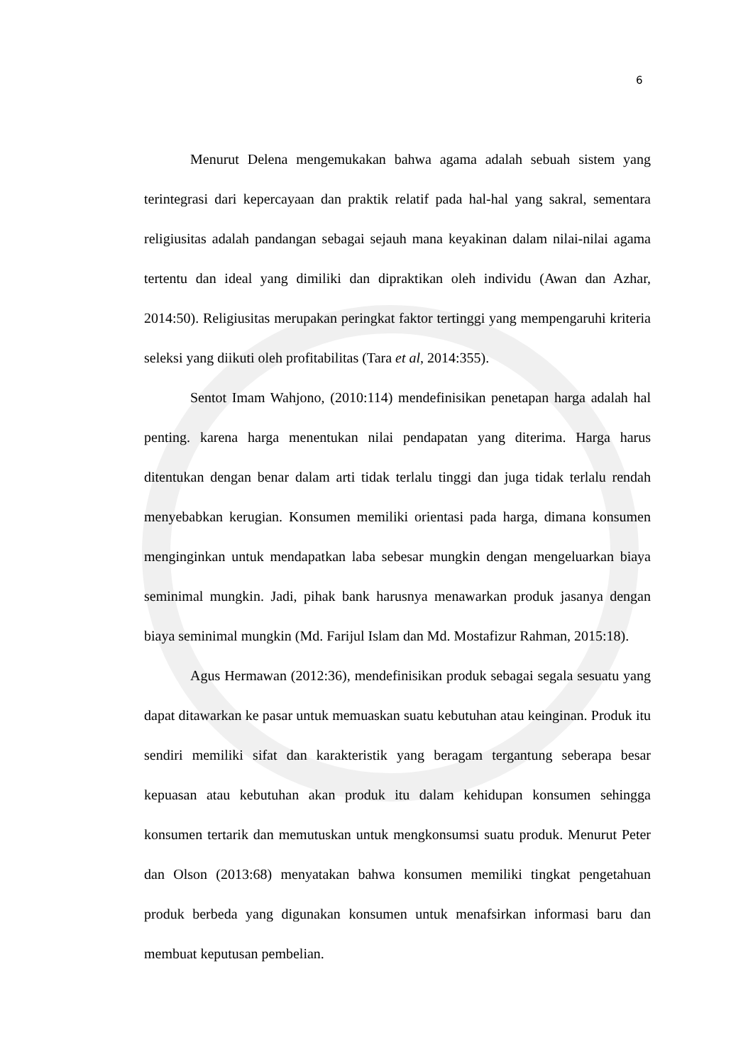6
Menurut Delena mengemukakan bahwa agama adalah sebuah sistem yang terintegrasi dari kepercayaan dan praktik relatif pada hal-hal yang sakral, sementara religiusitas adalah pandangan sebagai sejauh mana keyakinan dalam nilai-nilai agama tertentu dan ideal yang dimiliki dan dipraktikan oleh individu (Awan dan Azhar, 2014:50). Religiusitas merupakan peringkat faktor tertinggi yang mempengaruhi kriteria seleksi yang diikuti oleh profitabilitas (Tara et al, 2014:355).
Sentot Imam Wahjono, (2010:114) mendefinisikan penetapan harga adalah hal penting. karena harga menentukan nilai pendapatan yang diterima. Harga harus ditentukan dengan benar dalam arti tidak terlalu tinggi dan juga tidak terlalu rendah menyebabkan kerugian. Konsumen memiliki orientasi pada harga, dimana konsumen menginginkan untuk mendapatkan laba sebesar mungkin dengan mengeluarkan biaya seminimal mungkin. Jadi, pihak bank harusnya menawarkan produk jasanya dengan biaya seminimal mungkin (Md. Farijul Islam dan Md. Mostafizur Rahman, 2015:18).
Agus Hermawan (2012:36), mendefinisikan produk sebagai segala sesuatu yang dapat ditawarkan ke pasar untuk memuaskan suatu kebutuhan atau keinginan. Produk itu sendiri memiliki sifat dan karakteristik yang beragam tergantung seberapa besar kepuasan atau kebutuhan akan produk itu dalam kehidupan konsumen sehingga konsumen tertarik dan memutuskan untuk mengkonsumsi suatu produk. Menurut Peter dan Olson (2013:68) menyatakan bahwa konsumen memiliki tingkat pengetahuan produk berbeda yang digunakan konsumen untuk menafsirkan informasi baru dan membuat keputusan pembelian.